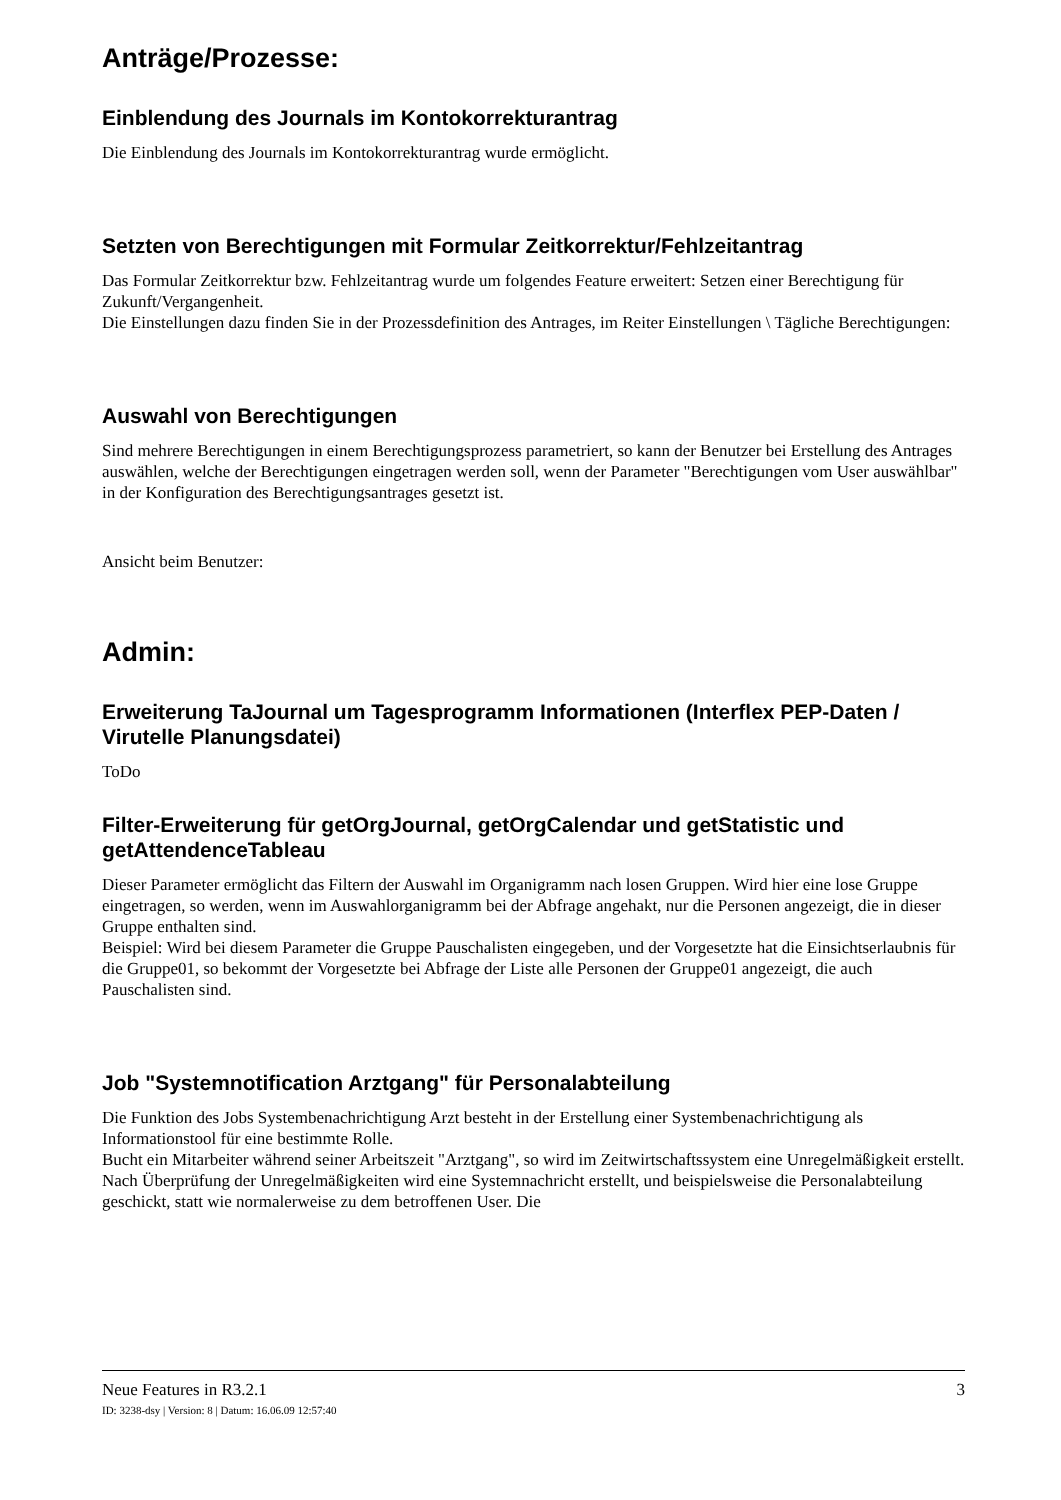Anträge/Prozesse:
Einblendung des Journals im Kontokorrekturantrag
Die Einblendung des Journals im Kontokorrekturantrag wurde ermöglicht.
Setzten von Berechtigungen mit Formular Zeitkorrektur/Fehlzeitantrag
Das Formular Zeitkorrektur bzw. Fehlzeitantrag wurde um folgendes Feature erweitert: Setzen einer Berechtigung für Zukunft/Vergangenheit.
Die Einstellungen dazu finden Sie in der Prozessdefinition des Antrages, im Reiter Einstellungen \ Tägliche Berechtigungen:
Auswahl von Berechtigungen
Sind mehrere Berechtigungen in einem Berechtigungsprozess parametriert, so kann der Benutzer bei Erstellung des Antrages auswählen, welche der Berechtigungen eingetragen werden soll, wenn der Parameter "Berechtigungen vom User auswählbar" in der Konfiguration des Berechtigungsantrages gesetzt ist.
Ansicht beim Benutzer:
Admin:
Erweiterung TaJournal um Tagesprogramm Informationen (Interflex PEP-Daten / Virutelle Planungsdatei)
ToDo
Filter-Erweiterung für getOrgJournal, getOrgCalendar und getStatistic und getAttendenceTableau
Dieser Parameter ermöglicht das Filtern der Auswahl im Organigramm nach losen Gruppen. Wird hier eine lose Gruppe eingetragen, so werden, wenn im Auswahlorganigramm bei der Abfrage angehakt, nur die Personen angezeigt, die in dieser Gruppe enthalten sind.
Beispiel: Wird bei diesem Parameter die Gruppe Pauschalisten eingegeben, und der Vorgesetzte hat die Einsichtserlaubnis für die Gruppe01, so bekommt der Vorgesetzte bei Abfrage der Liste alle Personen der Gruppe01 angezeigt, die auch Pauschalisten sind.
Job "Systemnotification Arztgang" für Personalabteilung
Die Funktion des Jobs Systembenachrichtigung Arzt besteht in der Erstellung einer Systembenachrichtigung als Informationstool für eine bestimmte Rolle.
Bucht ein Mitarbeiter während seiner Arbeitszeit "Arztgang", so wird im Zeitwirtschaftssystem eine Unregelmäßigkeit erstellt. Nach Überprüfung der Unregelmäßigkeiten wird eine Systemnachricht erstellt, und beispielsweise die Personalabteilung geschickt, statt wie normalerweise zu dem betroffenen User. Die
Neue Features in R3.2.1 3
ID: 3238-dsy | Version: 8 | Datum: 16.06.09 12:57:40